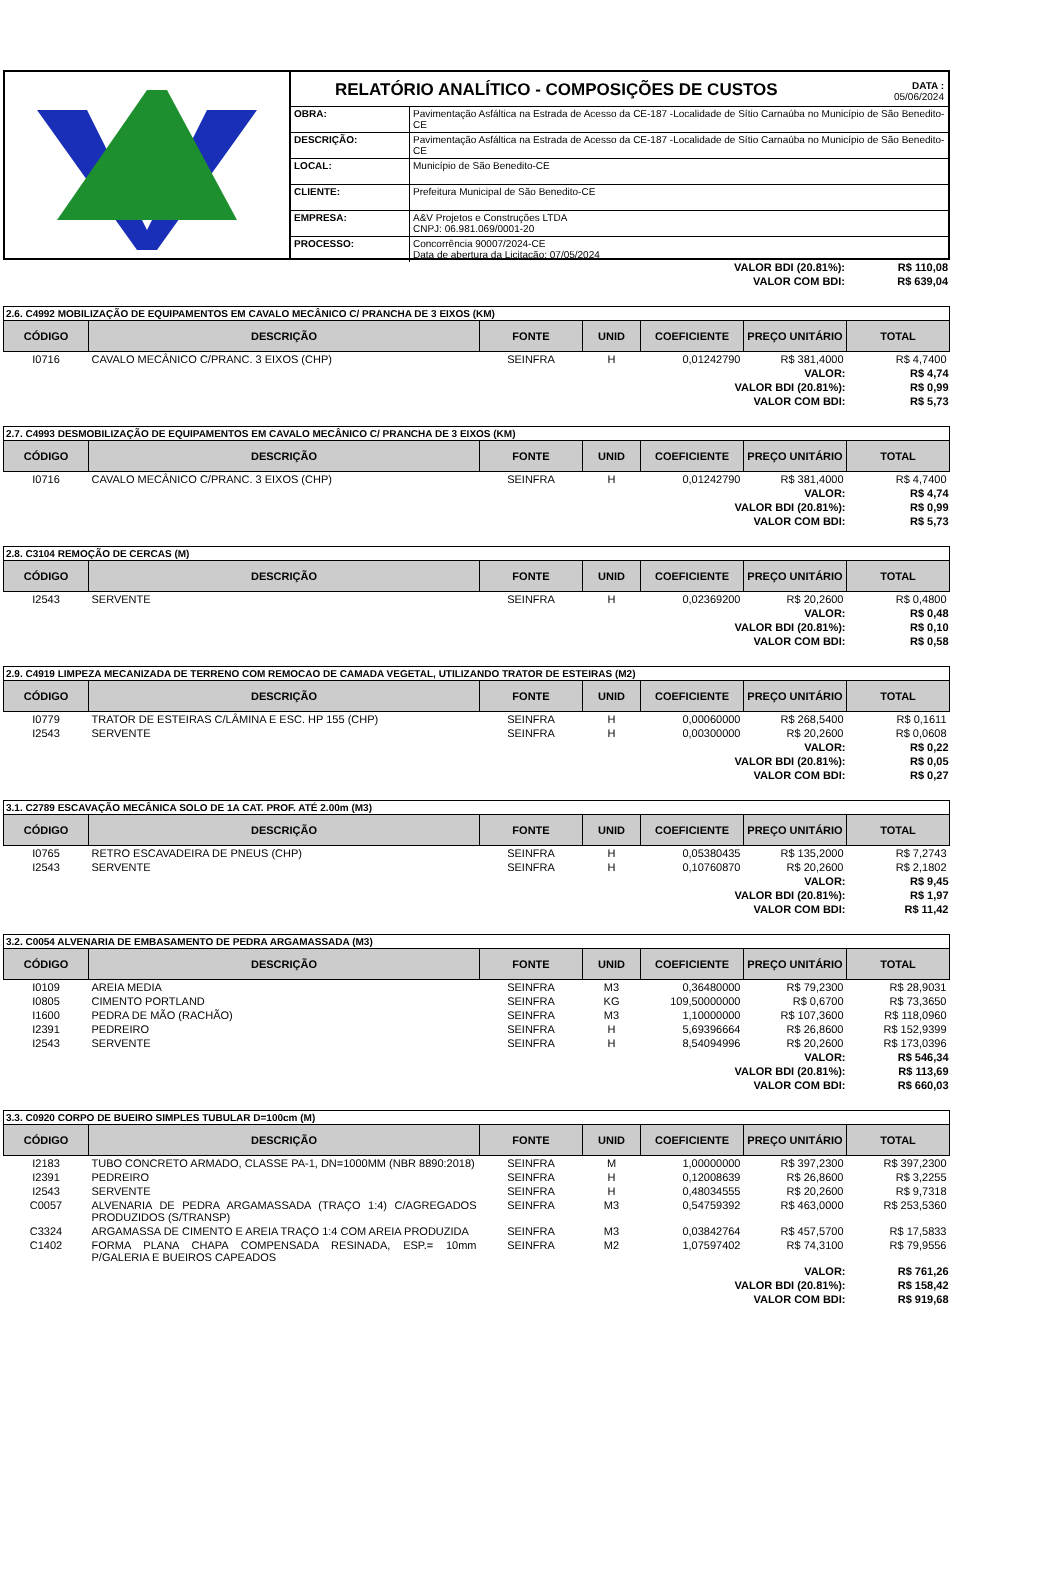RELATÓRIO ANALÍTICO - COMPOSIÇÕES DE CUSTOS DATA :
05/06/2024
| OBRA: | Pavimentação Asfáltica na Estrada de Acesso da CE-187 -Localidade de Sítio Carnaúba no Município de São Benedito-CE |
| DESCRIÇÃO: | Pavimentação Asfáltica na Estrada de Acesso da CE-187 -Localidade de Sítio Carnaúba no Município de São Benedito-CE |
| LOCAL: | Município de São Benedito-CE |
| CLIENTE: | Prefeitura Municipal de São Benedito-CE |
| EMPRESA: | A&V Projetos e Construções LTDA CNPJ: 06.981.069/0001-20 |
| PROCESSO: | Concorrência 90007/2024-CE Data de abertura da Licitação: 07/05/2024 |
| VALOR BDI (20.81%): | R$ 110,08 |
| VALOR COM BDI: | R$ 639,04 |
| 2.6. C4992 MOBILIZAÇÃO DE EQUIPAMENTOS EM CAVALO MECÂNICO C/ PRANCHA DE 3 EIXOS (KM) | | | | | | |
| CÓDIGO | DESCRIÇÃO | FONTE | UNID | COEFICIENTE | PREÇO UNITÁRIO | TOTAL |
| I0716 | CAVALO MECÂNICO C/PRANC. 3 EIXOS (CHP) | SEINFRA | H | 0,01242790 | R$ 381,4000 | R$ 4,7400 |
| VALOR: | | | | | | R$ 4,74 |
| VALOR BDI (20.81%): | | | | | | R$ 0,99 |
| VALOR COM BDI: | | | | | | R$ 5,73 |
| 2.7. C4993 DESMOBILIZAÇÃO DE EQUIPAMENTOS EM CAVALO MECÂNICO C/ PRANCHA DE 3 EIXOS (KM) | | | | | | |
| CÓDIGO | DESCRIÇÃO | FONTE | UNID | COEFICIENTE | PREÇO UNITÁRIO | TOTAL |
| I0716 | CAVALO MECÂNICO C/PRANC. 3 EIXOS (CHP) | SEINFRA | H | 0,01242790 | R$ 381,4000 | R$ 4,7400 |
| VALOR: | | | | | | R$ 4,74 |
| VALOR BDI (20.81%): | | | | | | R$ 0,99 |
| VALOR COM BDI: | | | | | | R$ 5,73 |
| 2.8. C3104 REMOÇÃO DE CERCAS (M) | | | | | | |
| CÓDIGO | DESCRIÇÃO | FONTE | UNID | COEFICIENTE | PREÇO UNITÁRIO | TOTAL |
| I2543 | SERVENTE | SEINFRA | H | 0,02369200 | R$ 20,2600 | R$ 0,4800 |
| VALOR: | | | | | | R$ 0,48 |
| VALOR BDI (20.81%): | | | | | | R$ 0,10 |
| VALOR COM BDI: | | | | | | R$ 0,58 |
| 2.9. C4919 LIMPEZA MECANIZADA DE TERRENO COM REMOCAO DE CAMADA VEGETAL, UTILIZANDO TRATOR DE ESTEIRAS (M2) | | | | | | |
| CÓDIGO | DESCRIÇÃO | FONTE | UNID | COEFICIENTE | PREÇO UNITÁRIO | TOTAL |
| I0779 | TRATOR DE ESTEIRAS C/LÂMINA E ESC. HP 155 (CHP) | SEINFRA | H | 0,00060000 | R$ 268,5400 | R$ 0,1611 |
| I2543 | SERVENTE | SEINFRA | H | 0,00300000 | R$ 20,2600 | R$ 0,0608 |
| VALOR: | | | | | | R$ 0,22 |
| VALOR BDI (20.81%): | | | | | | R$ 0,05 |
| VALOR COM BDI: | | | | | | R$ 0,27 |
| 3.1. C2789 ESCAVAÇÃO MECÂNICA SOLO DE 1A CAT. PROF. ATÉ 2.00m (M3) | | | | | | |
| CÓDIGO | DESCRIÇÃO | FONTE | UNID | COEFICIENTE | PREÇO UNITÁRIO | TOTAL |
| I0765 | RETRO ESCAVADEIRA DE PNEUS (CHP) | SEINFRA | H | 0,05380435 | R$ 135,2000 | R$ 7,2743 |
| I2543 | SERVENTE | SEINFRA | H | 0,10760870 | R$ 20,2600 | R$ 2,1802 |
| VALOR: | | | | | | R$ 9,45 |
| VALOR BDI (20.81%): | | | | | | R$ 1,97 |
| VALOR COM BDI: | | | | | | R$ 11,42 |
| 3.2. C0054 ALVENARIA DE EMBASAMENTO DE PEDRA ARGAMASSADA (M3) | | | | | | |
| CÓDIGO | DESCRIÇÃO | FONTE | UNID | COEFICIENTE | PREÇO UNITÁRIO | TOTAL |
| I0109 | AREIA MEDIA | SEINFRA | M3 | 0,36480000 | R$ 79,2300 | R$ 28,9031 |
| I0805 | CIMENTO PORTLAND | SEINFRA | KG | 109,50000000 | R$ 0,6700 | R$ 73,3650 |
| I1600 | PEDRA DE MÃO (RACHÃO) | SEINFRA | M3 | 1,10000000 | R$ 107,3600 | R$ 118,0960 |
| I2391 | PEDREIRO | SEINFRA | H | 5,69396664 | R$ 26,8600 | R$ 152,9399 |
| I2543 | SERVENTE | SEINFRA | H | 8,54094996 | R$ 20,2600 | R$ 173,0396 |
| VALOR: | | | | | | R$ 546,34 |
| VALOR BDI (20.81%): | | | | | | R$ 113,69 |
| VALOR COM BDI: | | | | | | R$ 660,03 |
| 3.3. C0920 CORPO DE BUEIRO SIMPLES TUBULAR D=100cm (M) | | | | | | |
| CÓDIGO | DESCRIÇÃO | FONTE | UNID | COEFICIENTE | PREÇO UNITÁRIO | TOTAL |
| I2183 | TUBO CONCRETO ARMADO, CLASSE PA-1, DN=1000MM (NBR 8890:2018) | SEINFRA | M | 1,00000000 | R$ 397,2300 | R$ 397,2300 |
| I2391 | PEDREIRO | SEINFRA | H | 0,12008639 | R$ 26,8600 | R$ 3,2255 |
| I2543 | SERVENTE | SEINFRA | H | 0,48034555 | R$ 20,2600 | R$ 9,7318 |
| C0057 | ALVENARIA DE PEDRA ARGAMASSADA (TRAÇO 1:4) C/AGREGADOS PRODUZIDOS (S/TRANSP) | SEINFRA | M3 | 0,54759392 | R$ 463,0000 | R$ 253,5360 |
| C3324 | ARGAMASSA DE CIMENTO E AREIA TRAÇO 1:4 COM AREIA PRODUZIDA | SEINFRA | M3 | 0,03842764 | R$ 457,5700 | R$ 17,5833 |
| C1402 | FORMA PLANA CHAPA COMPENSADA RESINADA, ESP.= 10mm P/GALERIA E BUEIROS CAPEADOS | SEINFRA | M2 | 1,07597402 | R$ 74,3100 | R$ 79,9556 |
| VALOR: | | | | | | R$ 761,26 |
| VALOR BDI (20.81%): | | | | | | R$ 158,42 |
| VALOR COM BDI: | | | | | | R$ 919,68 |